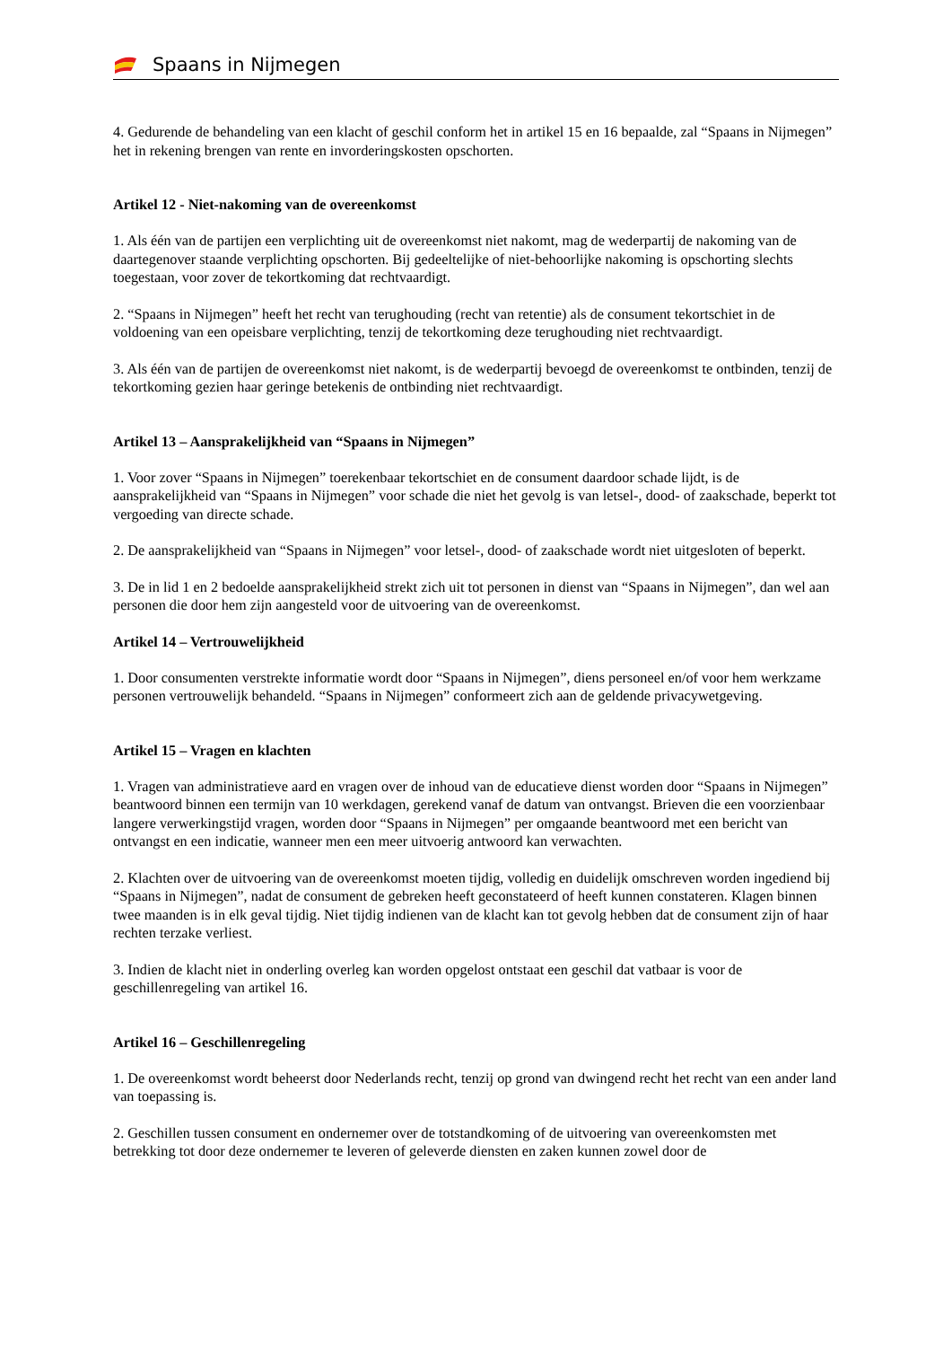Spaans in Nijmegen
4. Gedurende de behandeling van een klacht of geschil conform het in artikel 15 en 16 bepaalde, zal “Spaans in Nijmegen” het in rekening brengen van rente en invorderingskosten opschorten.
Artikel 12 - Niet-nakoming van de overeenkomst
1. Als één van de partijen een verplichting uit de overeenkomst niet nakomt, mag de wederpartij de nakoming van de daartegenover staande verplichting opschorten. Bij gedeeltelijke of niet-behoorlijke nakoming is opschorting slechts toegestaan, voor zover de tekortkoming dat rechtvaardigt.
2. “Spaans in Nijmegen” heeft het recht van terughouding (recht van retentie) als de consument tekortschiet in de voldoening van een opeisbare verplichting, tenzij de tekortkoming deze terughouding niet rechtvaardigt.
3. Als één van de partijen de overeenkomst niet nakomt, is de wederpartij bevoegd de overeenkomst te ontbinden, tenzij de tekortkoming gezien haar geringe betekenis de ontbinding niet rechtvaardigt.
Artikel 13 – Aansprakelijkheid van “Spaans in Nijmegen”
1. Voor zover “Spaans in Nijmegen” toerekenbaar tekortschiet en de consument daardoor schade lijdt, is de aansprakelijkheid van “Spaans in Nijmegen” voor schade die niet het gevolg is van letsel-, dood- of zaakschade, beperkt tot vergoeding van directe schade.
2. De aansprakelijkheid van “Spaans in Nijmegen” voor letsel-, dood- of zaakschade wordt niet uitgesloten of beperkt.
3. De in lid 1 en 2 bedoelde aansprakelijkheid strekt zich uit tot personen in dienst van “Spaans in Nijmegen”, dan wel aan personen die door hem zijn aangesteld voor de uitvoering van de overeenkomst.
Artikel 14 – Vertrouwelijkheid
1. Door consumenten verstrekte informatie wordt door “Spaans in Nijmegen”, diens personeel en/of voor hem werkzame personen vertrouwelijk behandeld. “Spaans in Nijmegen” conformeert zich aan de geldende privacywetgeving.
Artikel 15 – Vragen en klachten
1. Vragen van administratieve aard en vragen over de inhoud van de educatieve dienst worden door “Spaans in Nijmegen” beantwoord binnen een termijn van 10 werkdagen, gerekend vanaf de datum van ontvangst. Brieven die een voorzienbaar langere verwerkingstijd vragen, worden door “Spaans in Nijmegen” per omgaande beantwoord met een bericht van ontvangst en een indicatie, wanneer men een meer uitvoerig antwoord kan verwachten.
2. Klachten over de uitvoering van de overeenkomst moeten tijdig, volledig en duidelijk omschreven worden ingediend bij “Spaans in Nijmegen”, nadat de consument de gebreken heeft geconstateerd of heeft kunnen constateren. Klagen binnen twee maanden is in elk geval tijdig. Niet tijdig indienen van de klacht kan tot gevolg hebben dat de consument zijn of haar rechten terzake verliest.
3. Indien de klacht niet in onderling overleg kan worden opgelost ontstaat een geschil dat vatbaar is voor de geschillenregeling van artikel 16.
Artikel 16 – Geschillenregeling
1. De overeenkomst wordt beheerst door Nederlands recht, tenzij op grond van dwingend recht het recht van een ander land van toepassing is.
2. Geschillen tussen consument en ondernemer over de totstandkoming of de uitvoering van overeenkomsten met betrekking tot door deze ondernemer te leveren of geleverde diensten en zaken kunnen zowel door de